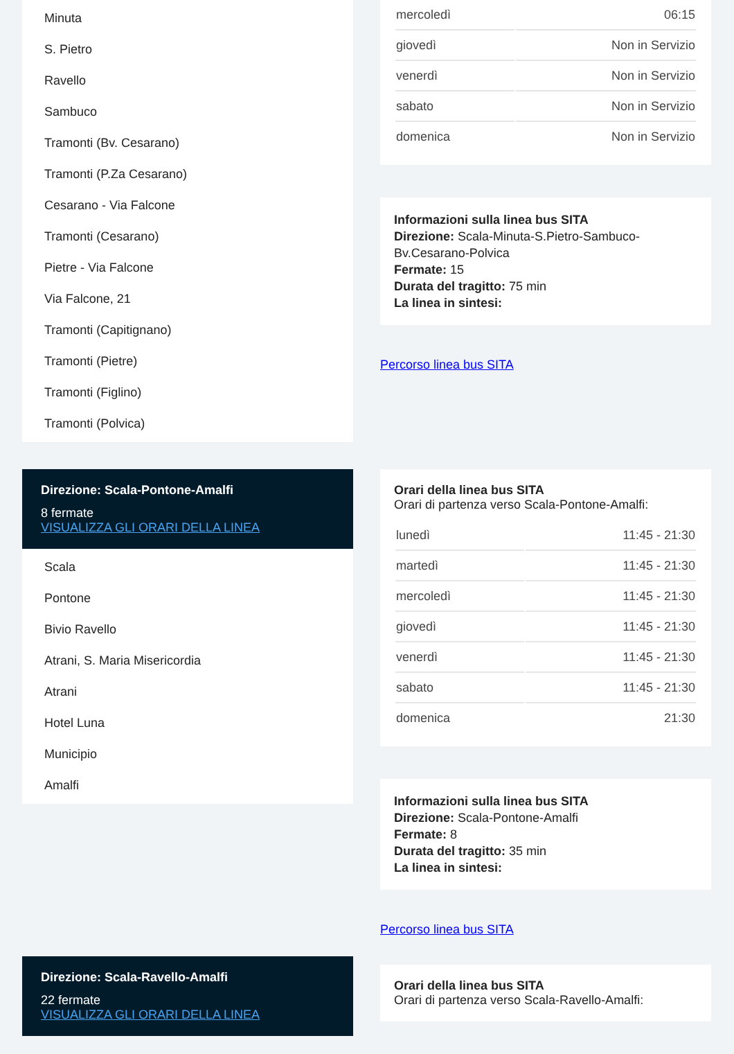Minuta
S. Pietro
Ravello
Sambuco
Tramonti (Bv. Cesarano)
Tramonti (P.Za Cesarano)
Cesarano - Via Falcone
Tramonti (Cesarano)
Pietre - Via Falcone
Via Falcone, 21
Tramonti (Capitignano)
Tramonti (Pietre)
Tramonti (Figlino)
Tramonti (Polvica)
Direzione: Scala-Pontone-Amalfi
8 fermate
VISUALIZZA GLI ORARI DELLA LINEA
Scala
Pontone
Bivio Ravello
Atrani, S. Maria Misericordia
Atrani
Hotel Luna
Municipio
Amalfi
Direzione: Scala-Ravello-Amalfi
22 fermate
VISUALIZZA GLI ORARI DELLA LINEA
| mercoledì | 06:15 |
| giovedì | Non in Servizio |
| venerdì | Non in Servizio |
| sabato | Non in Servizio |
| domenica | Non in Servizio |
Informazioni sulla linea bus SITA
Direzione: Scala-Minuta-S.Pietro-Sambuco-Bv.Cesarano-Polvica
Fermate: 15
Durata del tragitto: 75 min
La linea in sintesi:
Percorso linea bus SITA
Orari della linea bus SITA
Orari di partenza verso Scala-Pontone-Amalfi:
| lunedì | 11:45 - 21:30 |
| martedì | 11:45 - 21:30 |
| mercoledì | 11:45 - 21:30 |
| giovedì | 11:45 - 21:30 |
| venerdì | 11:45 - 21:30 |
| sabato | 11:45 - 21:30 |
| domenica | 21:30 |
Informazioni sulla linea bus SITA
Direzione: Scala-Pontone-Amalfi
Fermate: 8
Durata del tragitto: 35 min
La linea in sintesi:
Percorso linea bus SITA
Orari della linea bus SITA
Orari di partenza verso Scala-Ravello-Amalfi: